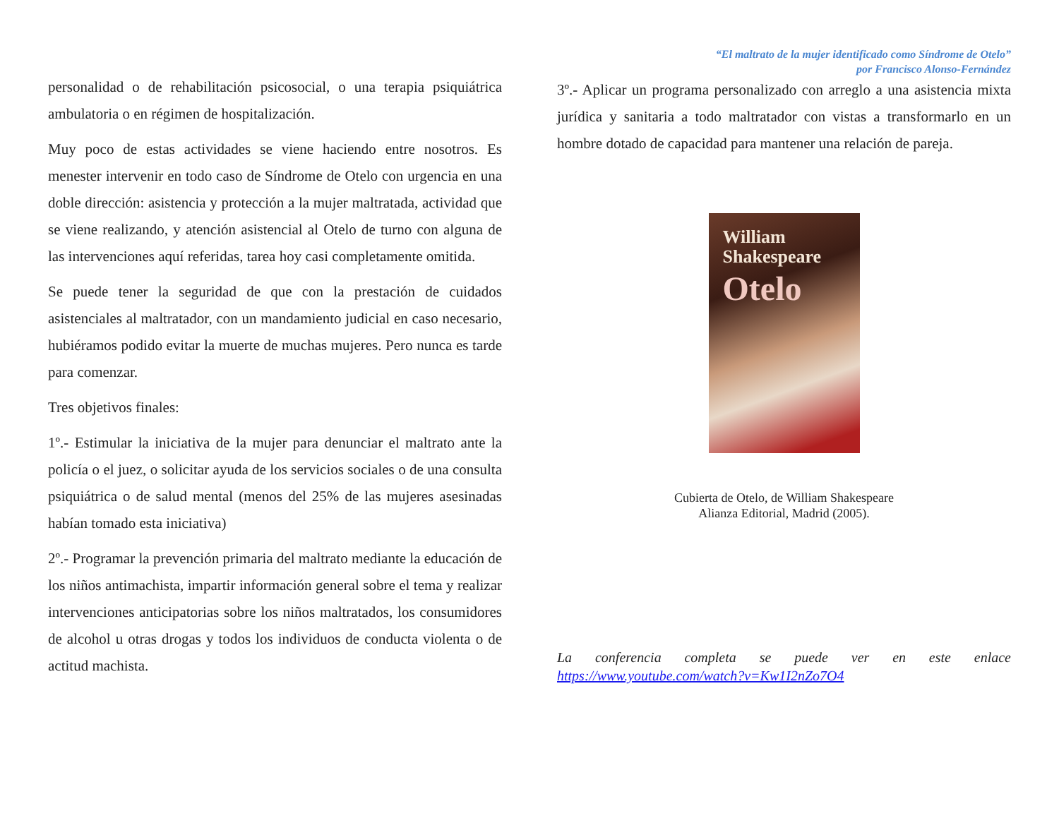personalidad o de rehabilitación psicosocial, o una terapia psiquiátrica ambulatoria o en régimen de hospitalización.
Muy poco de estas actividades se viene haciendo entre nosotros. Es menester intervenir en todo caso de Síndrome de Otelo con urgencia en una doble dirección: asistencia y protección a la mujer maltratada, actividad que se viene realizando, y atención asistencial al Otelo de turno con alguna de las intervenciones aquí referidas, tarea hoy casi completamente omitida.
Se puede tener la seguridad de que con la prestación de cuidados asistenciales al maltratador, con un mandamiento judicial en caso necesario, hubiéramos podido evitar la muerte de muchas mujeres. Pero nunca es tarde para comenzar.
Tres objetivos finales:
1º.- Estimular la iniciativa de la mujer para denunciar el maltrato ante la policía o el juez, o solicitar ayuda de los servicios sociales o de una consulta psiquiátrica o de salud mental (menos del 25% de las mujeres asesinadas habían tomado esta iniciativa)
2º.- Programar la prevención primaria del maltrato mediante la educación de los niños antimachista, impartir información general sobre el tema y realizar intervenciones anticipatorias sobre los niños maltratados, los consumidores de alcohol u otras drogas y todos los individuos de conducta violenta o de actitud machista.
“El maltrato de la mujer identificado como Síndrome de Otelo”
por Francisco Alonso-Fernández
3º.- Aplicar un programa personalizado con arreglo a una asistencia mixta jurídica y sanitaria a todo maltratador con vistas a transformarlo en un hombre dotado de capacidad para mantener una relación de pareja.
William
Shakespeare
Otelo
Cubierta de Otelo, de William Shakespeare
Alianza Editorial, Madrid (2005).
La conferencia completa se puede ver en este enlace
https://www.youtube.com/watch?v=Kw1I2nZo7O4